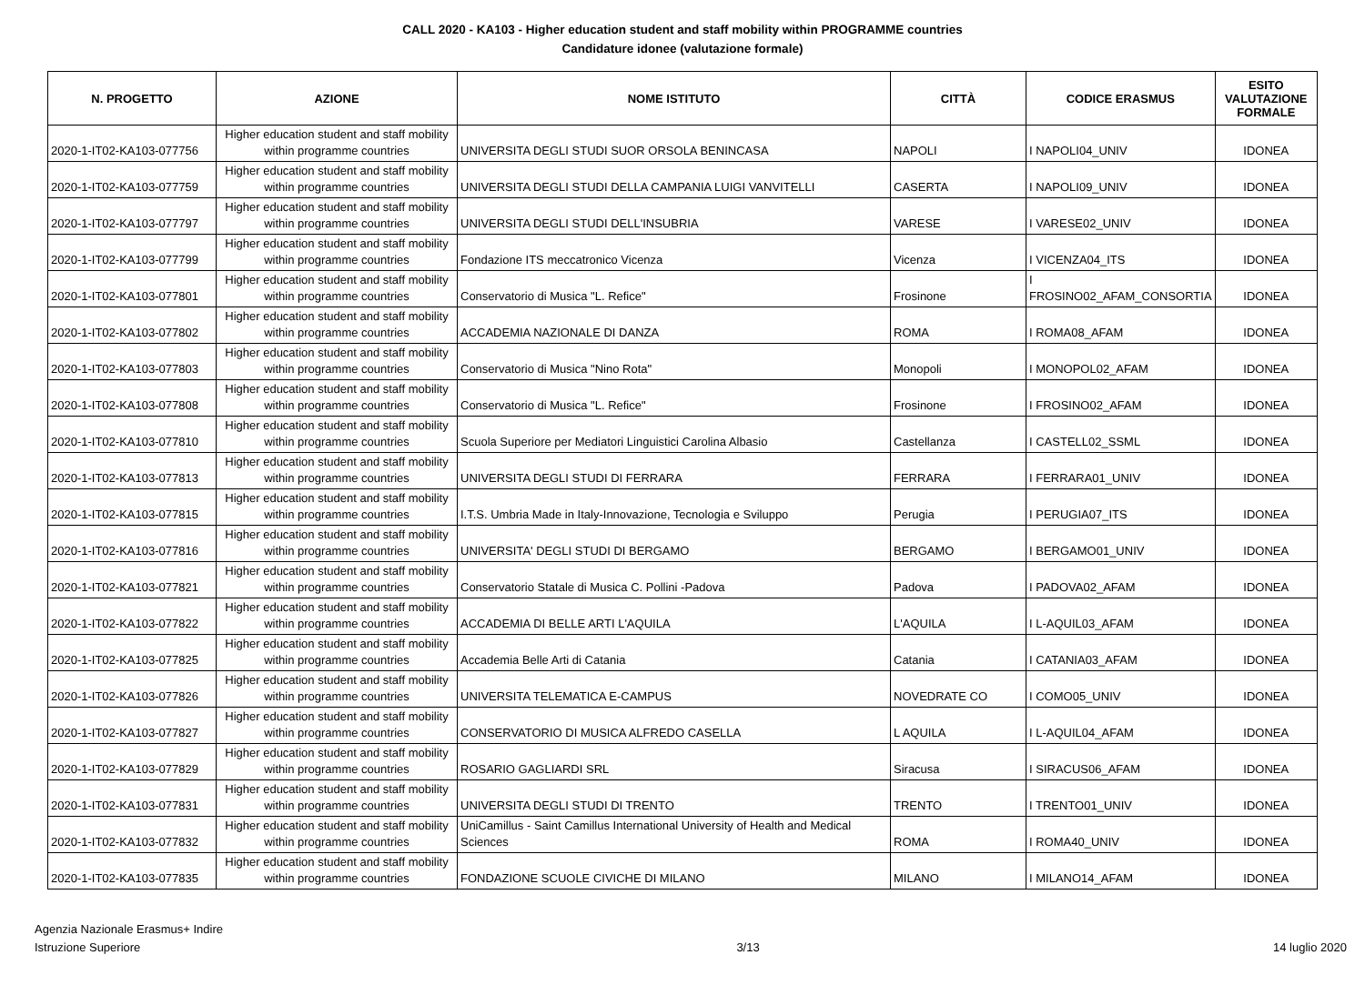CALL 2020 - KA103 - Higher education student and staff mobility within PROGRAMME countries
Candidature idonee (valutazione formale)
| N. PROGETTO | AZIONE | NOME ISTITUTO | CITTÀ | CODICE ERASMUS | ESITO VALUTAZIONE FORMALE |
| --- | --- | --- | --- | --- | --- |
| 2020-1-IT02-KA103-077756 | Higher education student and staff mobility within programme countries | UNIVERSITA DEGLI STUDI SUOR ORSOLA BENINCASA | NAPOLI | I NAPOLI04_UNIV | IDONEA |
| 2020-1-IT02-KA103-077759 | Higher education student and staff mobility within programme countries | UNIVERSITA DEGLI STUDI DELLA CAMPANIA LUIGI VANVITELLI | CASERTA | I NAPOLI09_UNIV | IDONEA |
| 2020-1-IT02-KA103-077797 | Higher education student and staff mobility within programme countries | UNIVERSITA DEGLI STUDI DELL'INSUBRIA | VARESE | I VARESE02_UNIV | IDONEA |
| 2020-1-IT02-KA103-077799 | Higher education student and staff mobility within programme countries | Fondazione ITS meccatronico Vicenza | Vicenza | I VICENZA04_ITS | IDONEA |
| 2020-1-IT02-KA103-077801 | Higher education student and staff mobility within programme countries | Conservatorio di Musica "L. Refice" | Frosinone | I FROSINO02_AFAM_CONSORTIA | IDONEA |
| 2020-1-IT02-KA103-077802 | Higher education student and staff mobility within programme countries | ACCADEMIA NAZIONALE DI DANZA | ROMA | I ROMA08_AFAM | IDONEA |
| 2020-1-IT02-KA103-077803 | Higher education student and staff mobility within programme countries | Conservatorio di Musica "Nino Rota" | Monopoli | I MONOPOL02_AFAM | IDONEA |
| 2020-1-IT02-KA103-077808 | Higher education student and staff mobility within programme countries | Conservatorio di Musica "L. Refice" | Frosinone | I FROSINO02_AFAM | IDONEA |
| 2020-1-IT02-KA103-077810 | Higher education student and staff mobility within programme countries | Scuola Superiore per Mediatori Linguistici Carolina Albasio | Castellanza | I CASTELL02_SSML | IDONEA |
| 2020-1-IT02-KA103-077813 | Higher education student and staff mobility within programme countries | UNIVERSITA DEGLI STUDI DI FERRARA | FERRARA | I FERRARA01_UNIV | IDONEA |
| 2020-1-IT02-KA103-077815 | Higher education student and staff mobility within programme countries | I.T.S. Umbria Made in Italy-Innovazione, Tecnologia e Sviluppo | Perugia | I PERUGIA07_ITS | IDONEA |
| 2020-1-IT02-KA103-077816 | Higher education student and staff mobility within programme countries | UNIVERSITA' DEGLI STUDI DI BERGAMO | BERGAMO | I BERGAMO01_UNIV | IDONEA |
| 2020-1-IT02-KA103-077821 | Higher education student and staff mobility within programme countries | Conservatorio Statale di Musica C. Pollini -Padova | Padova | I PADOVA02_AFAM | IDONEA |
| 2020-1-IT02-KA103-077822 | Higher education student and staff mobility within programme countries | ACCADEMIA DI BELLE ARTI L'AQUILA | L'AQUILA | I L-AQUIL03_AFAM | IDONEA |
| 2020-1-IT02-KA103-077825 | Higher education student and staff mobility within programme countries | Accademia Belle Arti di Catania | Catania | I CATANIA03_AFAM | IDONEA |
| 2020-1-IT02-KA103-077826 | Higher education student and staff mobility within programme countries | UNIVERSITA TELEMATICA E-CAMPUS | NOVEDRATE CO | I COMO05_UNIV | IDONEA |
| 2020-1-IT02-KA103-077827 | Higher education student and staff mobility within programme countries | CONSERVATORIO DI MUSICA ALFREDO CASELLA | L AQUILA | I L-AQUIL04_AFAM | IDONEA |
| 2020-1-IT02-KA103-077829 | Higher education student and staff mobility within programme countries | ROSARIO GAGLIARDI SRL | Siracusa | I SIRACUS06_AFAM | IDONEA |
| 2020-1-IT02-KA103-077831 | Higher education student and staff mobility within programme countries | UNIVERSITA DEGLI STUDI DI TRENTO | TRENTO | I TRENTO01_UNIV | IDONEA |
| 2020-1-IT02-KA103-077832 | Higher education student and staff mobility within programme countries | UniCamillus - Saint Camillus International University of Health and Medical Sciences | ROMA | I ROMA40_UNIV | IDONEA |
| 2020-1-IT02-KA103-077835 | Higher education student and staff mobility within programme countries | FONDAZIONE SCUOLE CIVICHE DI MILANO | MILANO | I MILANO14_AFAM | IDONEA |
Agenzia Nazionale Erasmus+ Indire
Istruzione Superiore
3/13
14 luglio 2020